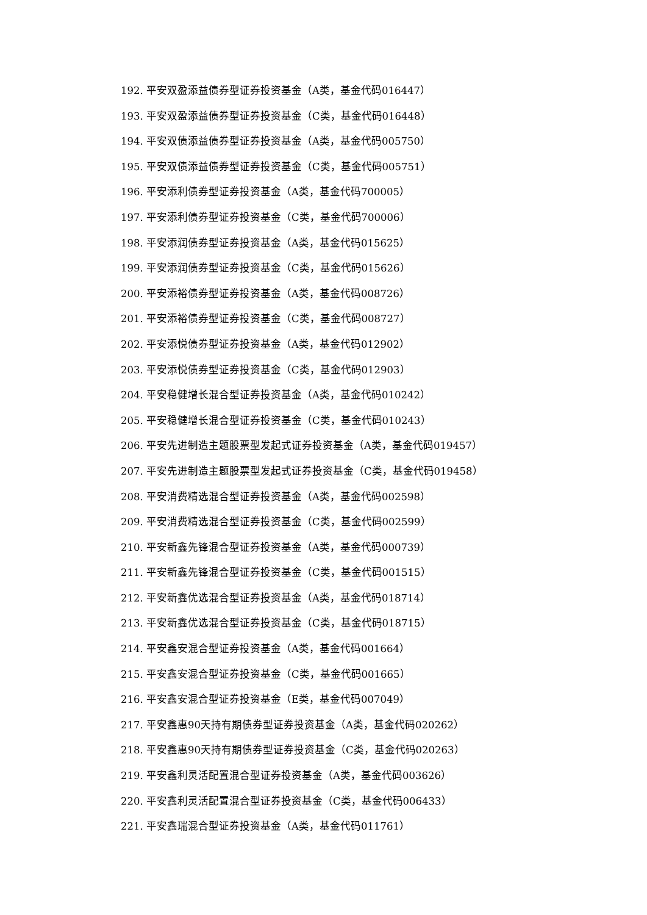192. 平安双盈添益债券型证券投资基金（A类，基金代码016447）
193. 平安双盈添益债券型证券投资基金（C类，基金代码016448）
194. 平安双债添益债券型证券投资基金（A类，基金代码005750）
195. 平安双债添益债券型证券投资基金（C类，基金代码005751）
196. 平安添利债券型证券投资基金（A类，基金代码700005）
197. 平安添利债券型证券投资基金（C类，基金代码700006）
198. 平安添润债券型证券投资基金（A类，基金代码015625）
199. 平安添润债券型证券投资基金（C类，基金代码015626）
200. 平安添裕债券型证券投资基金（A类，基金代码008726）
201. 平安添裕债券型证券投资基金（C类，基金代码008727）
202. 平安添悦债券型证券投资基金（A类，基金代码012902）
203. 平安添悦债券型证券投资基金（C类，基金代码012903）
204. 平安稳健增长混合型证券投资基金（A类，基金代码010242）
205. 平安稳健增长混合型证券投资基金（C类，基金代码010243）
206. 平安先进制造主题股票型发起式证券投资基金（A类，基金代码019457）
207. 平安先进制造主题股票型发起式证券投资基金（C类，基金代码019458）
208. 平安消费精选混合型证券投资基金（A类，基金代码002598）
209. 平安消费精选混合型证券投资基金（C类，基金代码002599）
210. 平安新鑫先锋混合型证券投资基金（A类，基金代码000739）
211. 平安新鑫先锋混合型证券投资基金（C类，基金代码001515）
212. 平安新鑫优选混合型证券投资基金（A类，基金代码018714）
213. 平安新鑫优选混合型证券投资基金（C类，基金代码018715）
214. 平安鑫安混合型证券投资基金（A类，基金代码001664）
215. 平安鑫安混合型证券投资基金（C类，基金代码001665）
216. 平安鑫安混合型证券投资基金（E类，基金代码007049）
217. 平安鑫惠90天持有期债券型证券投资基金（A类，基金代码020262）
218. 平安鑫惠90天持有期债券型证券投资基金（C类，基金代码020263）
219. 平安鑫利灵活配置混合型证券投资基金（A类，基金代码003626）
220. 平安鑫利灵活配置混合型证券投资基金（C类，基金代码006433）
221. 平安鑫瑞混合型证券投资基金（A类，基金代码011761）